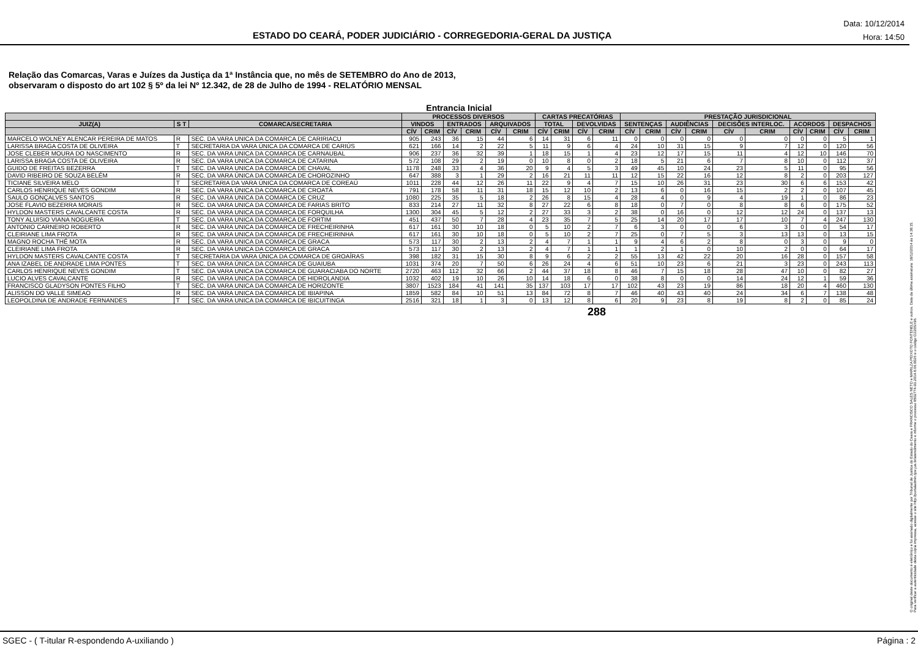ESTADO DO CEARÁ, PODER JUDICIÁRIO - CORREGEDORIA-GERAL DA JUSTIÇA
Data: 10/12/2014
Hora: 14:50
Relação das Comarcas, Varas e Juízes da Justiça da 1ª Instância que, no mês de SETEMBRO do Ano de 2013,
observaram o disposto do art 102 § 5º da lei Nº 12.342, de 28 de Julho de 1994 - RELATÓRIO MENSAL
Entrancia Inicial
| | | | PROCESSOS DIVERSOS | | | | | | CARTAS PRECATÓRIAS | | | | PRESTAÇÃO JURISDICIONAL | | | | | | | | | |
| --- | --- | --- | --- | --- | --- | --- | --- | --- | --- | --- | --- | --- | --- | --- | --- | --- | --- | --- | --- | --- | --- | --- |
| JUIZ(A) | S T | COMARCA/SECRETARIA | VINDOS | | ENTRADOS | | ARQUIVADOS | | TOTAL | | DEVOLVIDAS | | SENTENÇAS | | AUDIÊNCIAS | | DECISÕES INTERLOC. | | ACORDOS | | DESPACHOS | |
| | | | CÍV | CRIM | CÍV | CRIM | CÍV | CRIM | CÍV | CRIM | CÍV | CRIM | CÍV | CRIM | CÍV | CRIM | CÍV | CRIM | CÍV | CRIM | CÍV | CRIM |
| MARCELO WOLNEY ALENCAR PEREIRA DE MATOS | R | SEC. DA VARA UNICA DA COMARCA DE CARIRIACU | 905 | 243 | 36 | 15 | 44 | 6 | 14 | 31 | 6 | 11 | 0 | 0 | 0 | 0 | 0 | 0 | 0 | 0 | 5 | 1 |
| LARISSA BRAGA COSTA DE OLIVEIRA | T | SECRETARIA DA VARA ÚNICA DA COMARCA DE CARIÚS | 621 | 166 | 14 | 2 | 22 | 5 | 11 | 9 | 6 | 4 | 24 | 10 | 31 | 15 | 9 | 7 | 12 | 0 | 120 | 56 |
| JOSE CLEBER MOURA DO NASCIMENTO | R | SEC. DA VARA UNICA DA COMARCA DE CARNAUBAL | 906 | 237 | 36 | 32 | 39 | 1 | 18 | 15 | 1 | 4 | 23 | 12 | 17 | 15 | 11 | 4 | 12 | 10 | 146 | 70 |
| LARISSA BRAGA COSTA DE OLIVEIRA | R | SEC. DA VARA UNICA DA COMARCA DE CATARINA | 572 | 108 | 29 | 2 | 19 | 0 | 10 | 8 | 0 | 2 | 18 | 5 | 21 | 6 | 7 | 8 | 10 | 0 | 112 | 37 |
| GUIDO DE FREITAS BEZERRA | T | SEC. DA VARA UNICA DA COMARCA DE CHAVAL | 1178 | 248 | 33 | 4 | 36 | 20 | 9 | 4 | 5 | 3 | 49 | 45 | 10 | 24 | 23 | 5 | 11 | 0 | 95 | 56 |
| DAVID RIBEIRO DE SOUZA BELÉM | R | SEC. DA VARA ÚNICA DA COMARCA DE CHOROZINHO | 647 | 388 | 3 | 1 | 29 | 2 | 16 | 21 | 11 | 11 | 12 | 15 | 22 | 16 | 12 | 8 | 2 | 0 | 203 | 127 |
| TICIANE SILVEIRA MELO | T | SECRETARIA DA VARA ÚNICA DA COMARCA DE COREAÚ | 1011 | 228 | 44 | 12 | 26 | 11 | 22 | 9 | 4 | 7 | 15 | 10 | 26 | 31 | 23 | 30 | 6 | 6 | 153 | 42 |
| CARLOS HENRIQUE NEVES GONDIM | R | SEC. DA VARA ÚNICA DA COMARCA DE CROATÁ | 791 | 178 | 58 | 11 | 31 | 18 | 15 | 12 | 10 | 2 | 13 | 6 | 0 | 16 | 15 | 2 | 2 | 0 | 107 | 45 |
| SAULO GONÇALVES SANTOS | R | SEC. DA VARA UNICA DA COMARCA DE CRUZ | 1080 | 225 | 35 | 5 | 18 | 2 | 26 | 8 | 15 | 4 | 28 | 4 | 0 | 9 | 4 | 19 | 1 | 0 | 86 | 23 |
| JOSE FLAVIO BEZERRA MORAIS | R | SEC. DA VARA UNICA DA COMARCA DE FARIAS BRITO | 833 | 214 | 27 | 11 | 32 | 8 | 27 | 22 | 6 | 8 | 18 | 0 | 7 | 0 | 8 | 8 | 6 | 0 | 175 | 52 |
| HYLDON MASTERS CAVALCANTE COSTA | R | SEC. DA VARA UNICA DA COMARCA DE FORQUILHA | 1300 | 304 | 45 | 5 | 12 | 2 | 27 | 33 | 3 | 2 | 38 | 0 | 16 | 0 | 12 | 12 | 24 | 0 | 137 | 13 |
| TONY ALUISIO VIANA NOGUEIRA | T | SEC. DA VARA UNICA DA COMARCA DE FORTIM | 451 | 437 | 50 | 7 | 28 | 4 | 23 | 35 | 7 | 5 | 25 | 14 | 20 | 17 | 17 | 10 | 7 | 4 | 247 | 130 |
| ANTONIO CARNEIRO ROBERTO | R | SEC. DA VARA UNICA DA COMARCA DE FRECHEIRINHA | 617 | 161 | 30 | 10 | 18 | 0 | 5 | 10 | 2 | 7 | 6 | 3 | 0 | 0 | 6 | 3 | 0 | 0 | 54 | 17 |
| CLEIRIANE LIMA FROTA | R | SEC. DA VARA UNICA DA COMARCA DE FRECHEIRINHA | 617 | 161 | 30 | 10 | 18 | 0 | 5 | 10 | 2 | 7 | 25 | 0 | 7 | 5 | 3 | 13 | 13 | 0 | 13 | 15 |
| MAGNO ROCHA THÉ MOTA | R | SEC. DA VARA UNICA DA COMARCA DE GRACA | 573 | 117 | 30 | 2 | 13 | 2 | 4 | 7 | 1 | 1 | 9 | 4 | 6 | 2 | 8 | 0 | 3 | 0 | 9 | 0 |
| CLEIRIANE LIMA FROTA | R | SEC. DA VARA UNICA DA COMARCA DE GRACA | 573 | 117 | 30 | 2 | 13 | 2 | 4 | 7 | 1 | 1 | 1 | 2 | 1 | 0 | 10 | 2 | 0 | 0 | 64 | 17 |
| HYLDON MASTERS CAVALCANTE COSTA | T | SECRETARIA DA VARA ÚNICA DA COMARCA DE GROAÍRAS | 398 | 182 | 31 | 15 | 30 | 8 | 9 | 6 | 2 | 2 | 55 | 13 | 42 | 22 | 20 | 16 | 28 | 0 | 157 | 58 |
| ANA IZABEL DE ANDRADE LIMA PONTES | T | SEC. DA VARA ÚNICA DA COMARCA DE GUAIUBA | 1031 | 374 | 20 | 7 | 50 | 6 | 26 | 24 | 4 | 6 | 51 | 10 | 23 | 6 | 21 | 3 | 23 | 0 | 243 | 113 |
| CARLOS HENRIQUE NEVES GONDIM | T | SEC. DA VARA UNICA DA COMARCA DE GUARACIABA DO NORTE | 2720 | 463 | 112 | 32 | 66 | 2 | 44 | 37 | 18 | 8 | 46 | 7 | 15 | 18 | 28 | 47 | 10 | 0 | 82 | 27 |
| LUCIO ALVES CAVALCANTE | R | SEC. DA VARA UNICA DA COMARCA DE HIDROLANDIA | 1032 | 402 | 19 | 10 | 26 | 10 | 14 | 18 | 6 | 0 | 38 | 8 | 0 | 0 | 14 | 24 | 12 | 1 | 59 | 36 |
| FRANCISCO GLADYSON PONTES FILHO | T | SEC. DA VARA UNICA DA COMARCA DE HORIZONTE | 3807 | 1523 | 184 | 41 | 141 | 35 | 137 | 103 | 17 | 17 | 102 | 43 | 23 | 19 | 86 | 18 | 20 | 4 | 460 | 130 |
| ALISSON DO VALLE SIMEAO | R | SEC. DA VARA UNICA DA COMARCA DE IBIAPINA | 1859 | 582 | 84 | 10 | 51 | 13 | 84 | 72 | 8 | 7 | 46 | 40 | 43 | 40 | 24 | 34 | 6 | 7 | 138 | 48 |
| LEOPOLDINA DE ANDRADE FERNANDES | T | SEC. DA VARA UNICA DA COMARCA DE IBICUITINGA | 2516 | 321 | 18 | 1 | 3 | 0 | 13 | 12 | 8 | 6 | 20 | 9 | 23 | 8 | 19 | 8 | 2 | 0 | 85 | 24 |
288
O original deste documento é eletrônico e foi assinado digitalmente por Tribunal de Justica do Estado do Ceara e FRANCISCO SALES NETO e MARILZA PEIXOTO FONTENELE e outros. Data da última assinatura: 18/12/2014 às 14:38:15.
Para verificar a autenticidade desta cópia impressa, acesse o site http://portaladmin.tjce.jus.br/atendimento e informe o processo 8502774-93.2014.8.06.0026 e o código OZ20SX96.
SGEC - ( T-itular R-espondendo A-uxiliando ) Página : 2